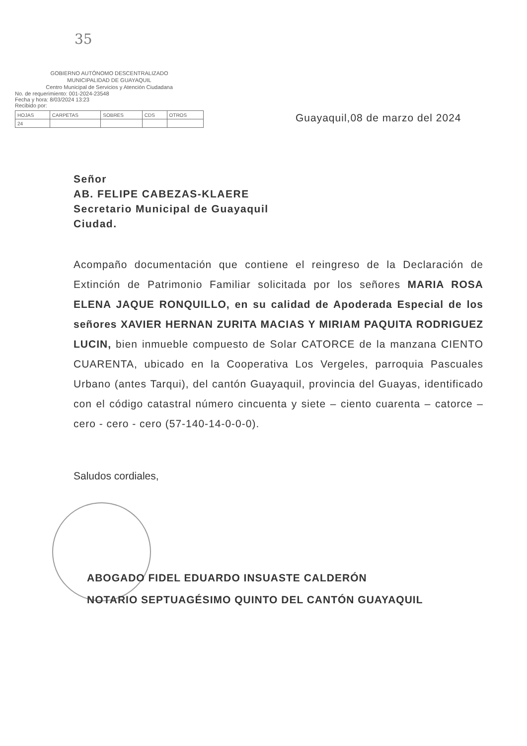35
GOBIERNO AUTÓNOMO DESCENTRALIZADO
MUNICIPALIDAD DE GUAYAQUIL
Centro Municipal de Servicios y Atención Ciudadana
No. de requerimiento: 001-2024-23548
Fecha y hora: 8/03/2024 13:23
Recibido por:
| HOJAS | CARPETAS | SOBRES | CDS | OTROS |
| 24 | | | | |
Guayaquil,08 de marzo del 2024
Señor
AB. FELIPE CABEZAS-KLAERE
Secretario Municipal de Guayaquil
Ciudad.
Acompaño documentación que contiene el reingreso de la Declaración de Extinción de Patrimonio Familiar solicitada por los señores MARIA ROSA ELENA JAQUE RONQUILLO, en su calidad de Apoderada Especial de los señores XAVIER HERNAN ZURITA MACIAS Y MIRIAM PAQUITA RODRIGUEZ LUCIN, bien inmueble compuesto de Solar CATORCE de la manzana CIENTO CUARENTA, ubicado en la Cooperativa Los Vergeles, parroquia Pascuales Urbano (antes Tarqui), del cantón Guayaquil, provincia del Guayas, identificado con el código catastral número cincuenta y siete – ciento cuarenta – catorce – cero - cero - cero (57-140-14-0-0-0).
Saludos cordiales,
ABOGADO FIDEL EDUARDO INSUASTE CALDERÓN
NOTARIO SEPTUAGÉSIMO QUINTO DEL CANTÓN GUAYAQUIL